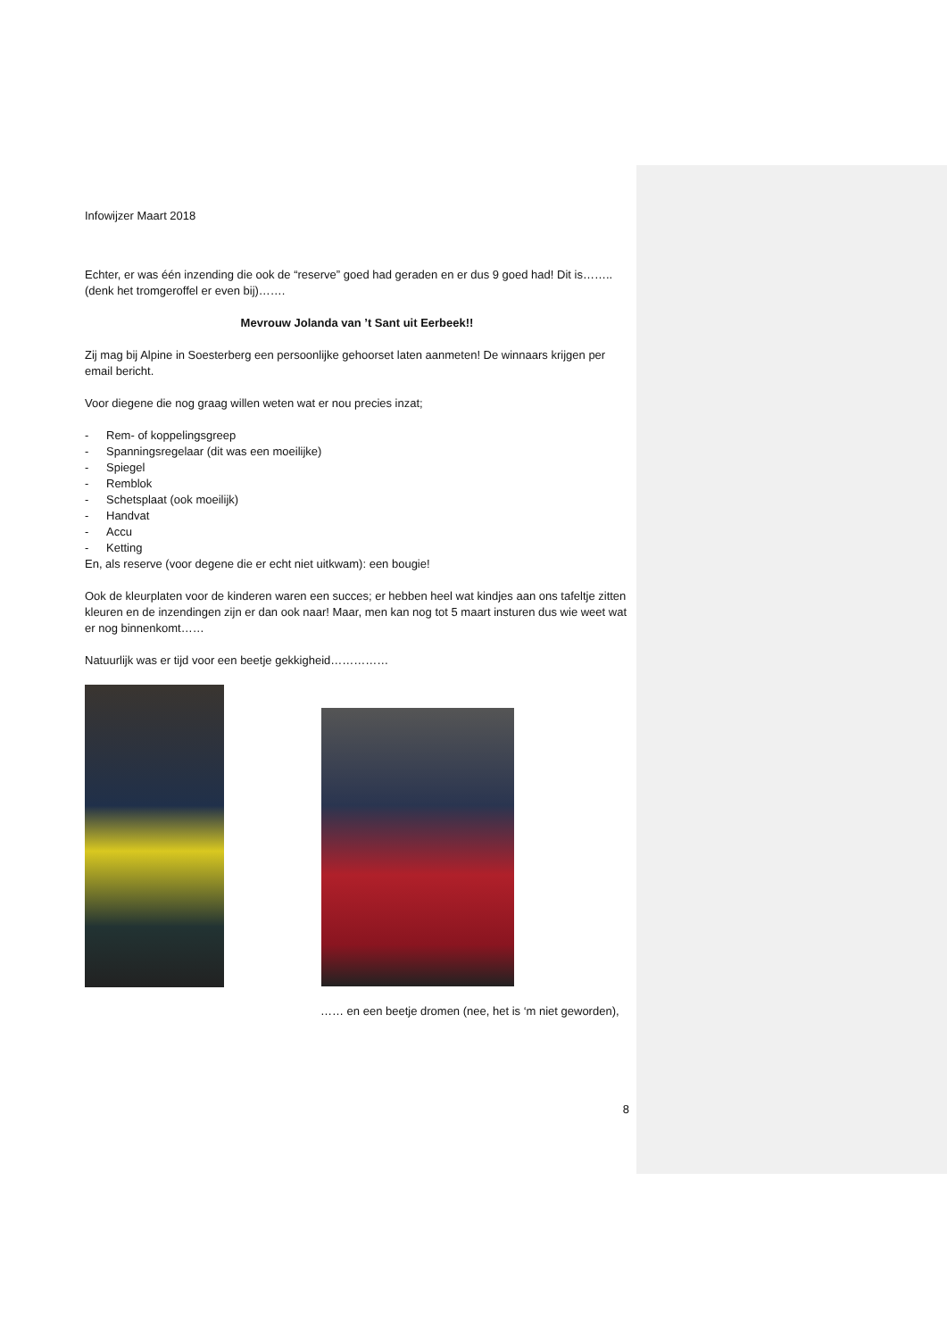Infowijzer Maart 2018
Echter, er was één inzending die ook de “reserve” goed had geraden en er dus 9 goed had! Dit is……..
(denk het tromgeroffel er even bij)…….
Mevrouw Jolanda van ’t Sant uit Eerbeek!!
Zij mag bij Alpine in Soesterberg een persoonlijke gehoorset laten aanmeten! De winnaars krijgen per email bericht.
Voor diegene die nog graag willen weten wat er nou precies inzat;
- Rem- of koppelingsgreep
- Spanningsregelaar (dit was een moeilijke)
- Spiegel
- Remblok
- Schetsplaat (ook moeilijk)
- Handvat
- Accu
- Ketting
En, als reserve (voor degene die er echt niet uitkwam): een bougie!
Ook de kleurplaten voor de kinderen waren een succes; er hebben heel wat kindjes aan ons tafeltje zitten kleuren en de inzendingen zijn er dan ook naar! Maar, men kan nog tot 5 maart insturen dus wie weet wat er nog binnenkomt……
Natuurlijk was er tijd voor een beetje gekkigheid……………
…… en een beetje dromen (nee, het is ‘m niet geworden),
8